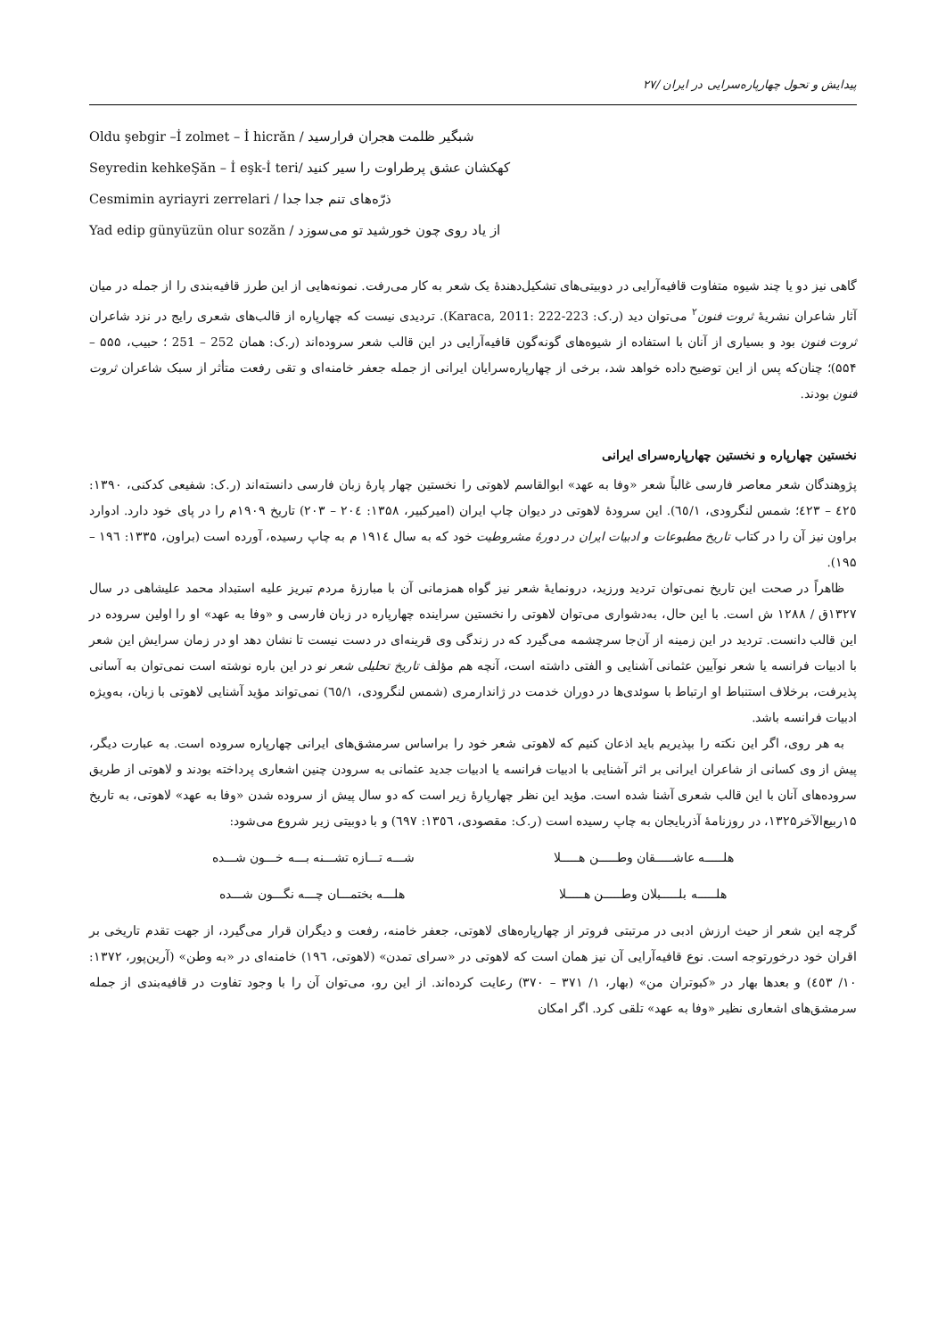پیدایش و تحول چهارپاره‌سرایی در ایران /۲۷
Oldu şebgir –İ zolmet – İ hicrăn / شبگیر ظلمت هجران فرارسید
Seyredin kehkeŞăn – İ eşk-İ teri/ کهکشان عشق پرطراوت را سیر کنید
Cesmimin ayriayri zerrelari / ذرّه‌های تنم جدا جدا
Yad edip günyüzün olur sozăn / از یاد روی چون خورشید تو می‌سوزد
گاهی نیز دو یا چند شیوه متفاوت قافیه‌آرایی در دوبیتی‌های تشکیل‌دهندهٔ یک شعر به کار می‌رفت. نمونه‌هایی از این طرز قافیه‌بندی را از جمله در میان آثار شاعران نشریهٔ ثروت فنون<sup>۲</sup> می‌توان دید (ر.ک: Karaca, 2011: 222-223). تردیدی نیست که چهارپاره از قالب‌های شعری رایج در نزد شاعران ثروت فنون بود و بسیاری از آنان با استفاده از شیوه‌های گونه‌گون قافیه‌آرایی در این قالب شعر سروده‌اند (ر.ک: همان 252 – 251 ؛ حبیب، ۵۵۵ –۵۵۴)؛ چنان‌که پس از این توضیح داده خواهد شد، برخی از چهارپاره‌سرایان ایرانی از جمله جعفر خامنه‌ای و تقی رفعت متأثر از سبک شاعران ثروت فنون بودند.
نخستین چهارپاره و نخستین چهارپاره‌سرای ایرانی
پژوهندگان شعر معاصر فارسی غالباً شعر «وفا به عهد» ابوالقاسم لاهوتی را نخستین چهار پارهٔ زبان فارسی دانسته‌اند (ر.ک: شفیعی کدکنی، ۱۳۹۰: ٤٢٥ – ٤٢٣؛ شمس لنگرودی، ٦٥/۱). این سرودهٔ لاهوتی در دیوان چاپ ایران (امیرکبیر، ۱۳۵۸: ٢٠٤ – ٢٠٣) تاریخ ۱۹۰۹م را در پای خود دارد. ادوارد براون نیز آن را در کتاب تاریخ مطبوعات و ادبیات ایران در دورهٔ مشروطیت خود که به سال ۱۹۱٤ م به چاپ رسیده، آورده است (براون، ۱۳۳۵: ۱۹٦ –۱۹۵).
ظاهراً در صحت این تاریخ نمی‌توان تردید ورزید، درونمایهٔ شعر نیز گواه همزمانی آن با مبارزهٔ مردم تبریز علیه استبداد محمد علیشاهی در سال ۱۳۲۷ق / ۱۲۸۸ ش است. با این حال، به‌دشواری می‌توان لاهوتی را نخستین سراینده چهارپاره در زبان فارسی و «وفا به عهد» او را اولین سروده در این قالب دانست. تردید در این زمینه از آن‌جا سرچشمه می‌گیرد که در زندگی وی قرینه‌ای در دست نیست تا نشان دهد او در زمان سرایش این شعر با ادبیات فرانسه یا شعر نوآیین عثمانی آشنایی و الفتی داشته است، آنچه هم مؤلف تاریخ تحلیلی شعر نو در این باره نوشته است نمی‌توان به آسانی پذیرفت، برخلاف استنباط او ارتباط با سوئدی‌ها در دوران خدمت در ژاندارمری (شمس لنگرودی، ٦٥/۱) نمی‌تواند مؤید آشنایی لاهوتی با زبان، به‌ویژه ادبیات فرانسه باشد.
به هر روی، اگر این نکته را بپذیریم باید اذعان کنیم که لاهوتی شعر خود را براساس سرمشق‌های ایرانی چهارپاره سروده است. به عبارت دیگر، پیش از وی کسانی از شاعران ایرانی بر اثر آشنایی با ادبیات فرانسه یا ادبیات جدید عثمانی به سرودن چنین اشعاری پرداخته بودند و لاهوتی از طریق سروده‌های آنان با این قالب شعری آشنا شده است. مؤید این نظر چهارپارهٔ زیر است که دو سال پیش از سروده شدن «وفا به عهد» لاهوتی، به تاریخ ۱۵ربیع‌الآخر۱۳۲۵، در روزنامهٔ آذربایجان به چاپ رسیده است (ر.ک: مقصودی، ۱۳٥٦: ٦۹۷) و با دوبیتی زیر شروع می‌شود:
هلـــــه عاشـــــقان وطـــــن هـــــلا شـــه تـــازه تشـــنه بـــه خـــون شـــده
هلـــــه بلـــــبلان وطـــــن هـــــلا هلـــه بختمـــان چـــه نگـــون شـــده
گرچه این شعر از حیث ارزش ادبی در مرتبتی فروتر از چهارپاره‌های لاهوتی، جعفر خامنه، رفعت و دیگران قرار می‌گیرد، از جهت تقدم تاریخی بر اقران خود درخورتوجه است. نوع قافیه‌آرایی آن نیز همان است که لاهوتی در «سرای تمدن» (لاهوتی، ۱۹٦) خامنه‌ای در «به وطن» (آرین‌پور، ۱۳۷۲: ۱۰/ ٤٥۳) و بعدها بهار در «کبوتران من» (بهار، ۱/ ۳۷۱ – ۳۷۰) رعایت کرده‌اند. از این رو، می‌توان آن را با وجود تفاوت در قافیه‌بندی از جمله سرمشق‌های اشعاری نظیر «وفا به عهد» تلقی کرد. اگر امکان